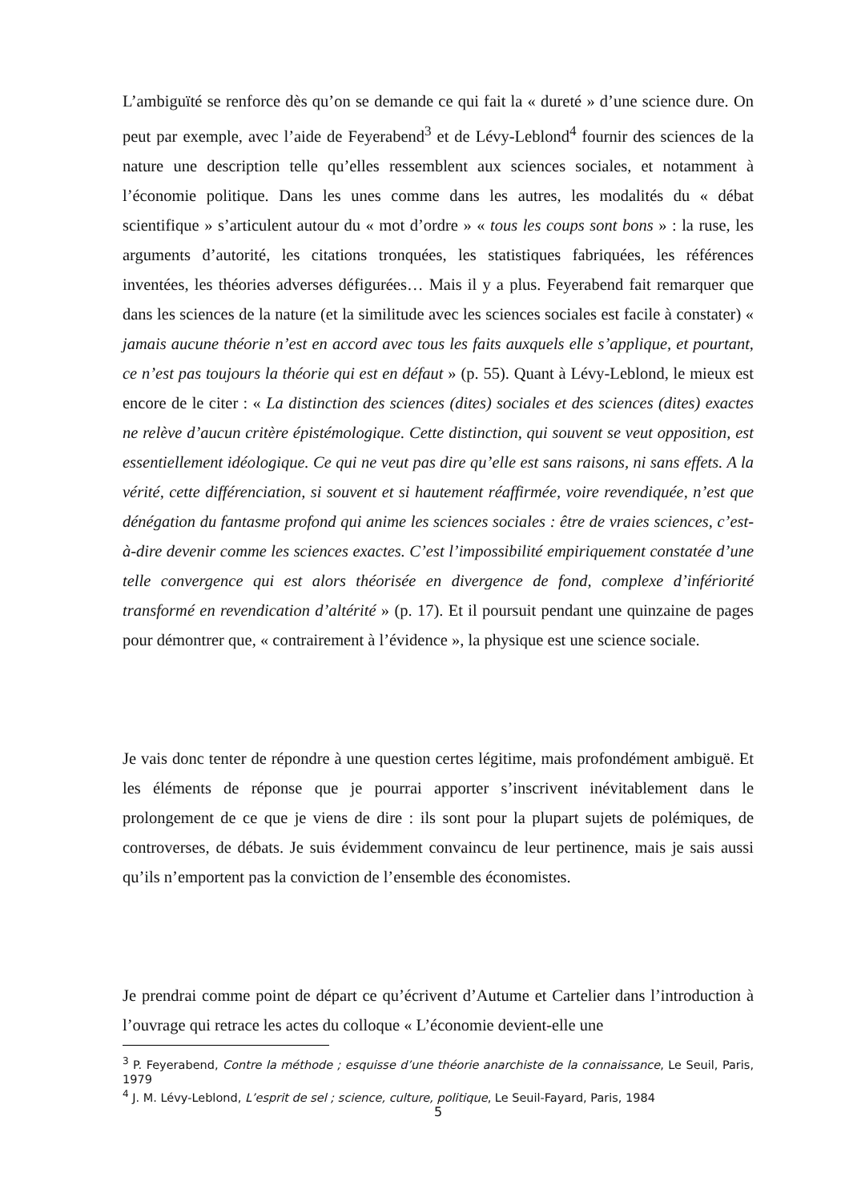L’ambiguïté se renforce dès qu’on se demande ce qui fait la « dureté » d’une science dure. On peut par exemple, avec l’aide de Feyerabend<sup>3</sup> et de Lévy-Leblond<sup>4</sup> fournir des sciences de la nature une description telle qu’elles ressemblent aux sciences sociales, et notamment à l’économie politique. Dans les unes comme dans les autres, les modalités du « débat scientifique » s’articulent autour du « mot d’ordre » « tous les coups sont bons » : la ruse, les arguments d’autorité, les citations tronquées, les statistiques fabriquées, les références inventées, les théories adverses défigurées… Mais il y a plus. Feyerabend fait remarquer que dans les sciences de la nature (et la similitude avec les sciences sociales est facile à constater) « jamais aucune théorie n’est en accord avec tous les faits auxquels elle s’applique, et pourtant, ce n’est pas toujours la théorie qui est en défaut » (p. 55). Quant à Lévy-Leblond, le mieux est encore de le citer : « La distinction des sciences (dites) sociales et des sciences (dites) exactes ne relève d’aucun critère épistémologique. Cette distinction, qui souvent se veut opposition, est essentiellement idéologique. Ce qui ne veut pas dire qu’elle est sans raisons, ni sans effets. A la vérité, cette différenciation, si souvent et si hautement réaffirmée, voire revendiquée, n’est que dénégation du fantasme profond qui anime les sciences sociales : être de vraies sciences, c’est-à-dire devenir comme les sciences exactes. C’est l’impossibilité empiriquement constatée d’une telle convergence qui est alors théorisée en divergence de fond, complexe d’infériorité transformé en revendication d’altérité » (p. 17). Et il poursuit pendant une quinzaine de pages pour démontrer que, « contrairement à l’évidence », la physique est une science sociale.
Je vais donc tenter de répondre à une question certes légitime, mais profondément ambiguë. Et les éléments de réponse que je pourrai apporter s’inscrivent inévitablement dans le prolongement de ce que je viens de dire : ils sont pour la plupart sujets de polémiques, de controverses, de débats. Je suis évidemment convaincu de leur pertinence, mais je sais aussi qu’ils n’emportent pas la conviction de l’ensemble des économistes.
Je prendrai comme point de départ ce qu’écrivent d’Autume et Cartelier dans l’introduction à l’ouvrage qui retrace les actes du colloque « L’économie devient-elle une
<sup>3</sup> P. Feyerabend, Contre la méthode ; esquisse d’une théorie anarchiste de la connaissance, Le Seuil, Paris, 1979
<sup>4</sup> J. M. Lévy-Leblond, L’esprit de sel ; science, culture, politique, Le Seuil-Fayard, Paris, 1984
5